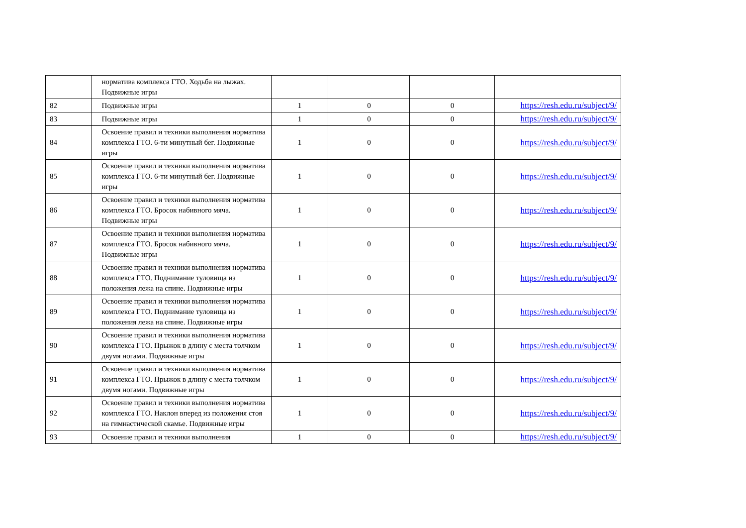| | норматива комплекса ГТО. Ходьба на лыжах. Подвижные игры | | | | |
| 82 | Подвижные игры | 1 | 0 | 0 | https://resh.edu.ru/subject/9/ |
| 83 | Подвижные игры | 1 | 0 | 0 | https://resh.edu.ru/subject/9/ |
| 84 | Освоение правил и техники выполнения норматива комплекса ГТО. 6-ти минутный бег. Подвижные игры | 1 | 0 | 0 | https://resh.edu.ru/subject/9/ |
| 85 | Освоение правил и техники выполнения норматива комплекса ГТО. 6-ти минутный бег. Подвижные игры | 1 | 0 | 0 | https://resh.edu.ru/subject/9/ |
| 86 | Освоение правил и техники выполнения норматива комплекса ГТО. Бросок набивного мяча. Подвижные игры | 1 | 0 | 0 | https://resh.edu.ru/subject/9/ |
| 87 | Освоение правил и техники выполнения норматива комплекса ГТО. Бросок набивного мяча. Подвижные игры | 1 | 0 | 0 | https://resh.edu.ru/subject/9/ |
| 88 | Освоение правил и техники выполнения норматива комплекса ГТО. Поднимание туловища из положения лежа на спине. Подвижные игры | 1 | 0 | 0 | https://resh.edu.ru/subject/9/ |
| 89 | Освоение правил и техники выполнения норматива комплекса ГТО. Поднимание туловища из положения лежа на спине. Подвижные игры | 1 | 0 | 0 | https://resh.edu.ru/subject/9/ |
| 90 | Освоение правил и техники выполнения норматива комплекса ГТО. Прыжок в длину с места толчком двумя ногами. Подвижные игры | 1 | 0 | 0 | https://resh.edu.ru/subject/9/ |
| 91 | Освоение правил и техники выполнения норматива комплекса ГТО. Прыжок в длину с места толчком двумя ногами. Подвижные игры | 1 | 0 | 0 | https://resh.edu.ru/subject/9/ |
| 92 | Освоение правил и техники выполнения норматива комплекса ГТО. Наклон вперед из положения стоя на гимнастической скамье. Подвижные игры | 1 | 0 | 0 | https://resh.edu.ru/subject/9/ |
| 93 | Освоение правил и техники выполнения | 1 | 0 | 0 | https://resh.edu.ru/subject/9/ |